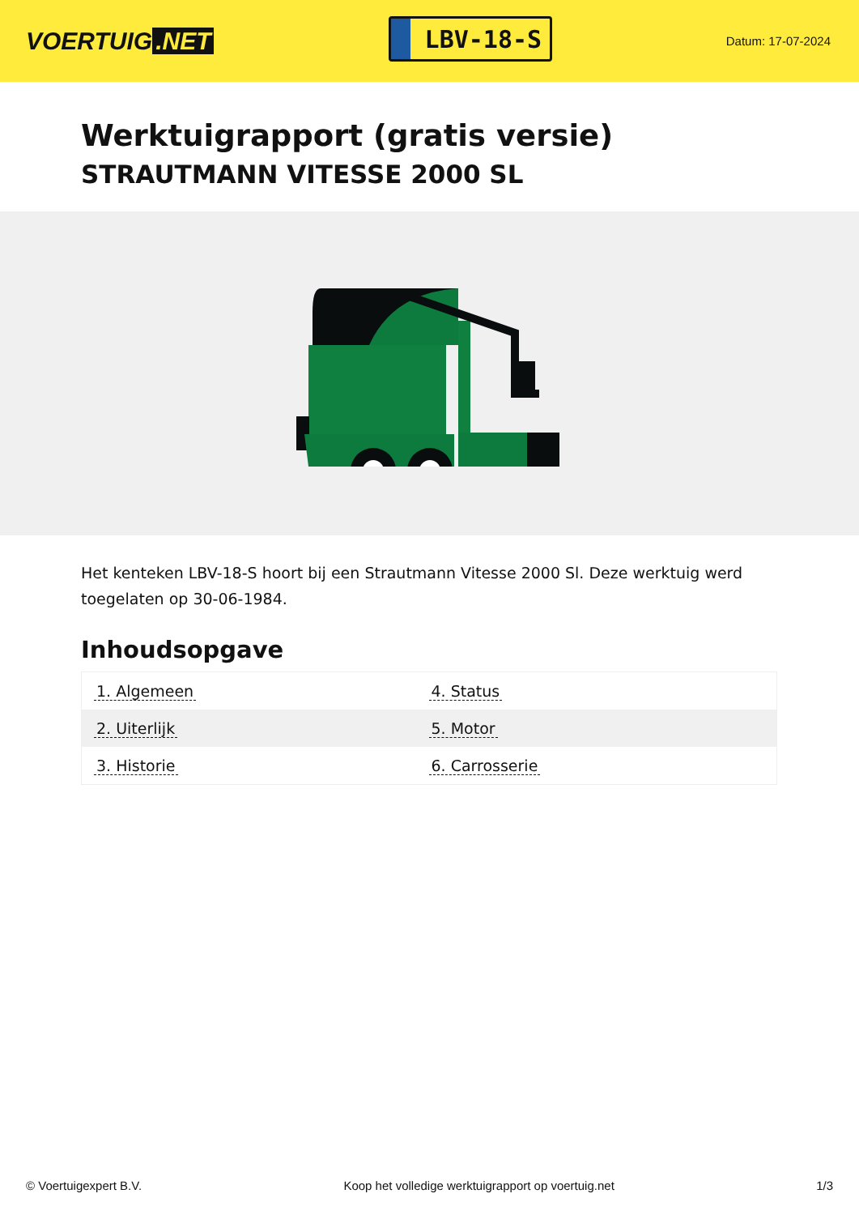VOERTUIG.NET
LBV-18-S
Datum: 17-07-2024
Werktuigrapport (gratis versie)
STRAUTMANN VITESSE 2000 SL
Het kenteken LBV-18-S hoort bij een Strautmann Vitesse 2000 Sl. Deze werktuig werd toegelaten op 30-06-1984.
Inhoudsopgave
| 1. Algemeen | 4. Status |
| 2. Uiterlijk | 5. Motor |
| 3. Historie | 6. Carrosserie |
© Voertuigexpert B.V. Koop het volledige werktuigrapport op voertuig.net 1/3